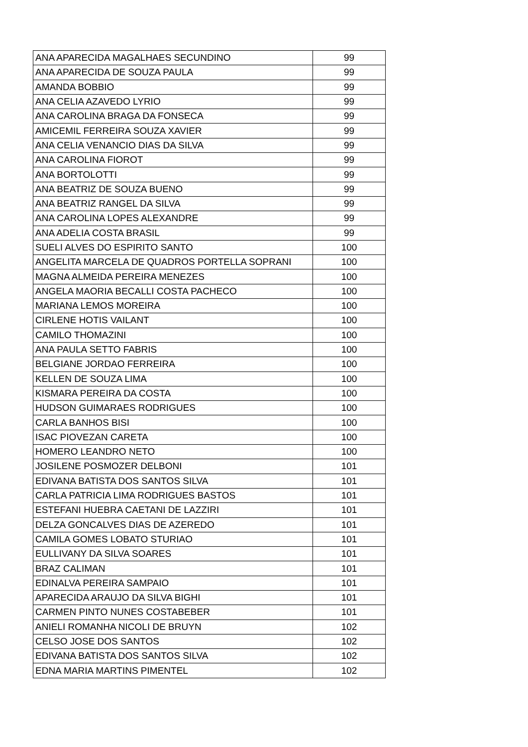| ANA APARECIDA MAGALHAES SECUNDINO | 99 |
| ANA APARECIDA DE SOUZA PAULA | 99 |
| AMANDA BOBBIO | 99 |
| ANA CELIA AZAVEDO LYRIO | 99 |
| ANA CAROLINA BRAGA DA FONSECA | 99 |
| AMICEMIL FERREIRA SOUZA XAVIER | 99 |
| ANA CELIA VENANCIO DIAS DA SILVA | 99 |
| ANA CAROLINA FIOROT | 99 |
| ANA BORTOLOTTI | 99 |
| ANA BEATRIZ DE SOUZA BUENO | 99 |
| ANA BEATRIZ RANGEL DA SILVA | 99 |
| ANA CAROLINA LOPES ALEXANDRE | 99 |
| ANA ADELIA COSTA BRASIL | 99 |
| SUELI ALVES DO ESPIRITO SANTO | 100 |
| ANGELITA MARCELA DE QUADROS PORTELLA SOPRANI | 100 |
| MAGNA ALMEIDA PEREIRA MENEZES | 100 |
| ANGELA MAORIA BECALLI COSTA PACHECO | 100 |
| MARIANA LEMOS MOREIRA | 100 |
| CIRLENE HOTIS VAILANT | 100 |
| CAMILO THOMAZINI | 100 |
| ANA PAULA SETTO FABRIS | 100 |
| BELGIANE JORDAO FERREIRA | 100 |
| KELLEN DE SOUZA LIMA | 100 |
| KISMARA PEREIRA DA COSTA | 100 |
| HUDSON GUIMARAES RODRIGUES | 100 |
| CARLA BANHOS BISI | 100 |
| ISAC PIOVEZAN CARETA | 100 |
| HOMERO LEANDRO NETO | 100 |
| JOSILENE POSMOZER DELBONI | 101 |
| EDIVANA BATISTA DOS SANTOS SILVA | 101 |
| CARLA PATRICIA LIMA RODRIGUES BASTOS | 101 |
| ESTEFANI HUEBRA CAETANI DE LAZZIRI | 101 |
| DELZA GONCALVES DIAS DE AZEREDO | 101 |
| CAMILA GOMES LOBATO STURIAO | 101 |
| EULLIVANY DA SILVA SOARES | 101 |
| BRAZ CALIMAN | 101 |
| EDINALVA PEREIRA SAMPAIO | 101 |
| APARECIDA ARAUJO DA SILVA BIGHI | 101 |
| CARMEN PINTO NUNES COSTABEBER | 101 |
| ANIELI ROMANHA NICOLI DE BRUYN | 102 |
| CELSO JOSE DOS SANTOS | 102 |
| EDIVANA BATISTA DOS SANTOS SILVA | 102 |
| EDNA MARIA MARTINS PIMENTEL | 102 |